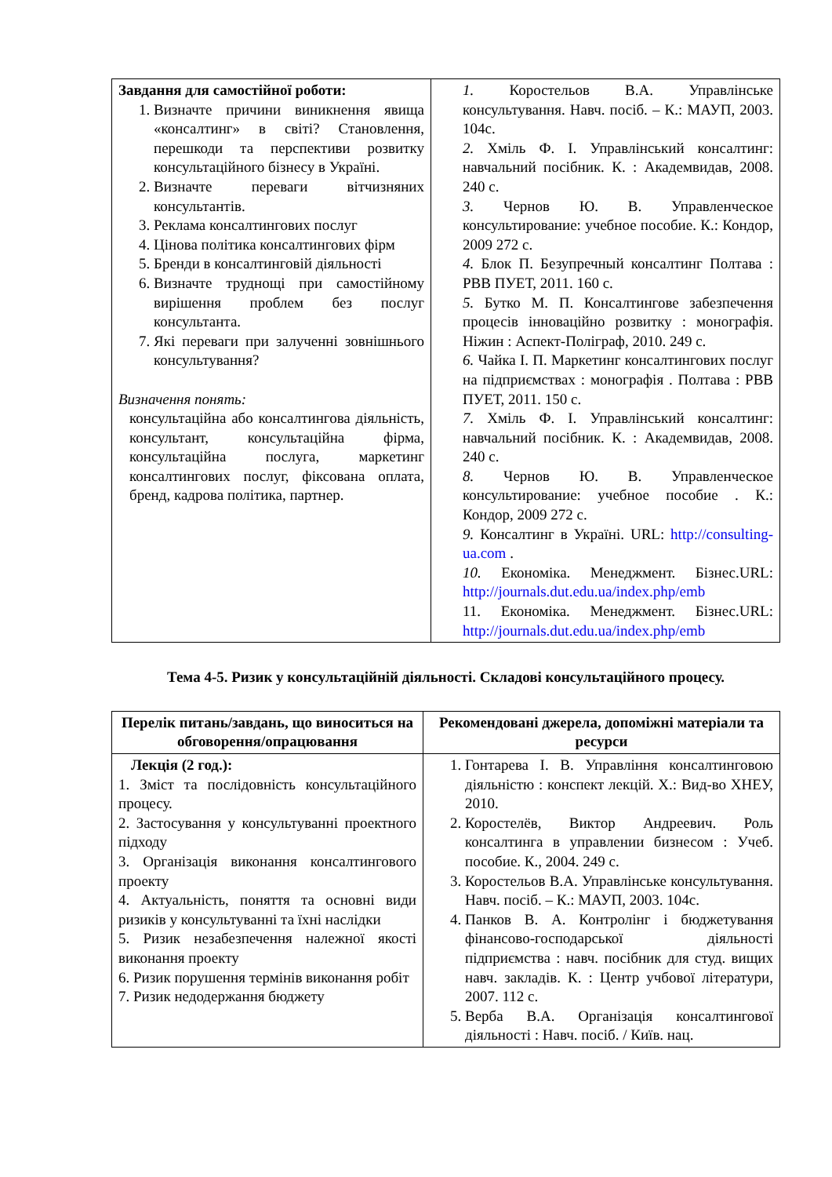| Завдання для самостійної роботи: 1. Визначте причини виникнення явища «консалтинг» в світі? Становлення, перешкоди та перспективи розвитку консультаційного бізнесу в Україні. 2. Визначте переваги вітчизняних консультантів. 3. Реклама консалтингових послуг 4. Цінова політика консалтингових фірм 5. Бренди в консалтинговій діяльності 6. Визначте труднощі при самостійному вирішення проблем без послуг консультанта. 7. Які переваги при залученні зовнішнього консультування? Визначення понять: консультаційна або консалтингова діяльність, консультант, консультаційна фірма, консультаційна послуга, маркетинг консалтингових послуг, фіксована оплата, бренд, кадрова політика, партнер. | 1. Коростельов В.А. Управлінське консультування. Навч. посіб. – К.: МАУП, 2003. 104с. 2. Хміль Ф. І. Управлінський консалтинг: навчальний посібник. К. : Академвидав, 2008. 240 с. 3. Чернов Ю. В. Управленческое консультирование: учебное пособие. К.: Кондор, 2009 272 с. 4. Блок П. Безупречный консалтинг Полтава : РВВ ПУЕТ, 2011. 160 с. 5. Бутко М. П. Консалтингове забезпечення процесів інноваційно розвитку : монографія. Ніжин : Аспект-Поліграф, 2010. 249 с. 6. Чайка І. П. Маркетинг консалтингових послуг на підприємствах : монографія . Полтава : РВВ ПУЕТ, 2011. 150 с. 7. Хміль Ф. І. Управлінський консалтинг: навчальний посібник. К. : Академвидав, 2008. 240 с. 8. Чернов Ю. В. Управленческое консультирование: учебное пособие . К.: Кондор, 2009 272 с. 9. Консалтинг в Україні. URL: http://consulting-ua.com . 10. Економіка. Менеджмент. Бізнес.URL: http://journals.dut.edu.ua/index.php/emb 11. Економіка. Менеджмент. Бізнес.URL: http://journals.dut.edu.ua/index.php/emb |
Тема 4-5. Ризик у консультаційній діяльності. Складові консультаційного процесу.
| Перелік питань/завдань, що виноситься на обговорення/опрацювання | Рекомендовані джерела, допоміжні матеріали та ресурси |
| --- | --- |
| Лекція (2 год.): 1. Зміст та послідовність консультаційного процесу. 2. Застосування у консультуванні проектного підходу 3. Організація виконання консалтингового проекту 4. Актуальність, поняття та основні види ризиків у консультуванні та їхні наслідки 5. Ризик незабезпечення належної якості виконання проекту 6. Ризик порушення термінів виконання робіт 7. Ризик недодержання бюджету | 1. Гонтарева І. В. Управління консалтинговою діяльністю : конспект лекцій. Х.: Вид-во ХНЕУ, 2010. 2. Коростелёв, Виктор Андреевич. Роль консалтинга в управлении бизнесом : Учеб. пособие. К., 2004. 249 с. 3. Коростельов В.А. Управлінське консультування. Навч. посіб. – К.: МАУП, 2003. 104с. 4. Панков В. А. Контролінг і бюджетування фінансово-господарської діяльності підприємства : навч. посібник для студ. вищих навч. закладів. К. : Центр учбової літератури, 2007. 112 с. 5. Верба В.А. Організація консалтингової діяльності : Навч. посіб. / Київ. нац. |